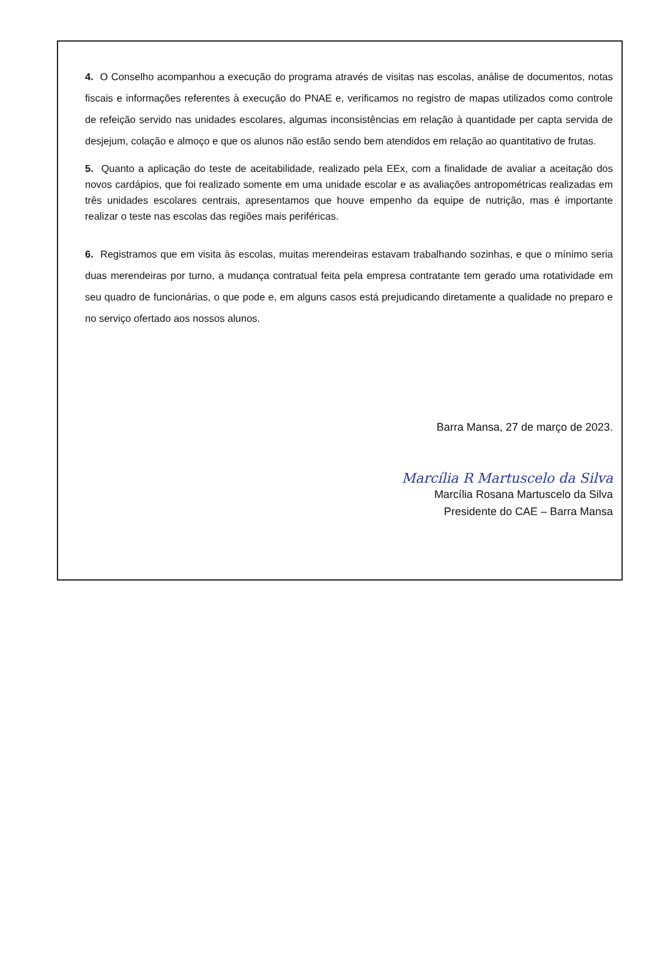4. O Conselho acompanhou a execução do programa através de visitas nas escolas, análise de documentos, notas fiscais e informações referentes à execução do PNAE e, verificamos no registro de mapas utilizados como controle de refeição servido nas unidades escolares, algumas inconsistências em relação à quantidade per capta servida de desjejum, colação e almoço e que os alunos não estão sendo bem atendidos em relação ao quantitativo de frutas.
5. Quanto a aplicação do teste de aceitabilidade, realizado pela EEx, com a finalidade de avaliar a aceitação dos novos cardápios, que foi realizado somente em uma unidade escolar e as avaliações antropométricas realizadas em três unidades escolares centrais, apresentamos que houve empenho da equipe de nutrição, mas é importante realizar o teste nas escolas das regiões mais periféricas.
6. Registramos que em visita às escolas, muitas merendeiras estavam trabalhando sozinhas, e que o mínimo seria duas merendeiras por turno, a mudança contratual feita pela empresa contratante tem gerado uma rotatividade em seu quadro de funcionárias, o que pode e, em alguns casos está prejudicando diretamente a qualidade no preparo e no serviço ofertado aos nossos alunos.
Barra Mansa, 27 de março de 2023.
Marcília R Martuscelo da Silva
Marcília Rosana Martuscelo da Silva
Presidente do CAE – Barra Mansa